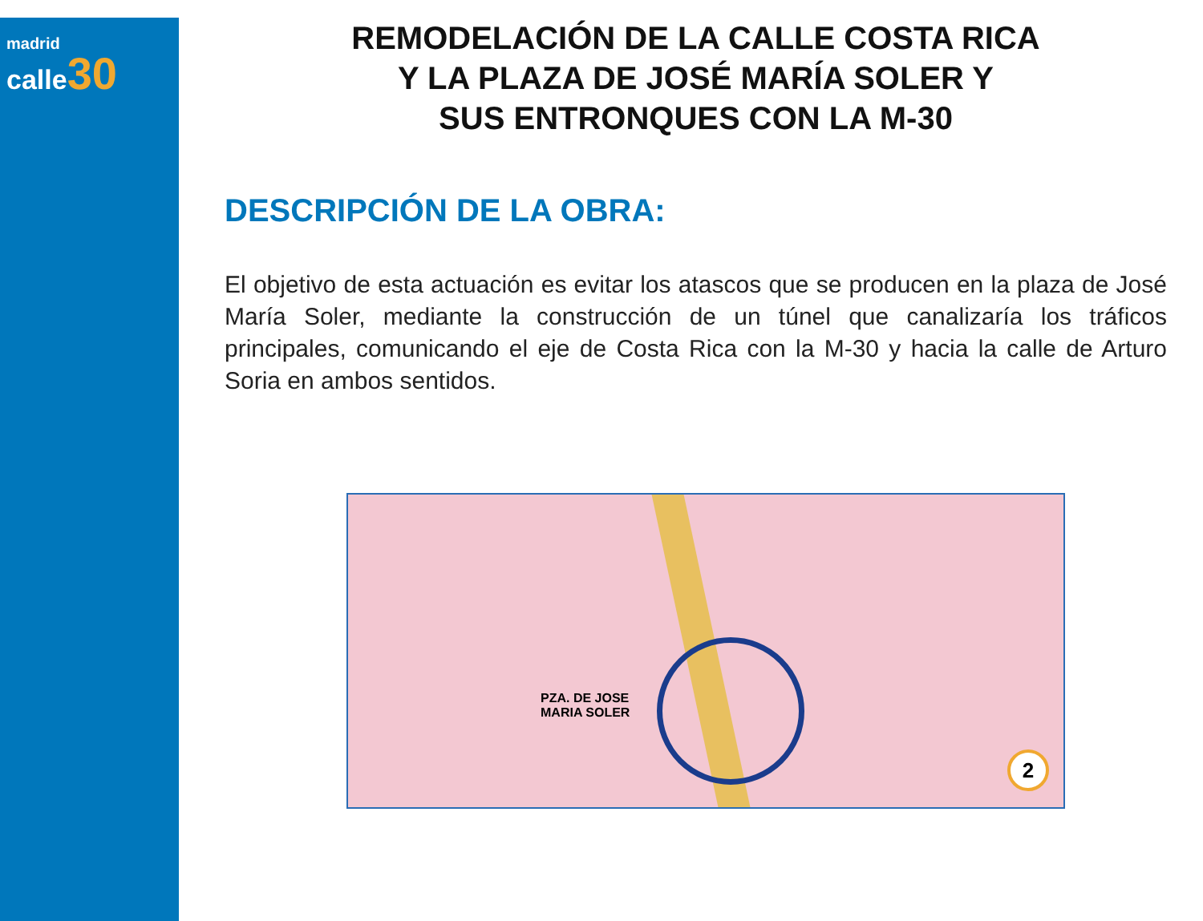madrid
calle 30
REMODELACIÓN DE LA CALLE COSTA RICA
Y LA PLAZA DE JOSÉ MARÍA SOLER Y
SUS ENTRONQUES CON LA M-30
DESCRIPCIÓN DE LA OBRA:
El objetivo de esta actuación es evitar los atascos que se producen en la plaza de José María Soler, mediante la construcción de un túnel que canalizaría los tráficos principales, comunicando el eje de Costa Rica con la M-30 y hacia la calle de Arturo Soria en ambos sentidos.
PZA. DE JOSE
MARIA SOLER
2